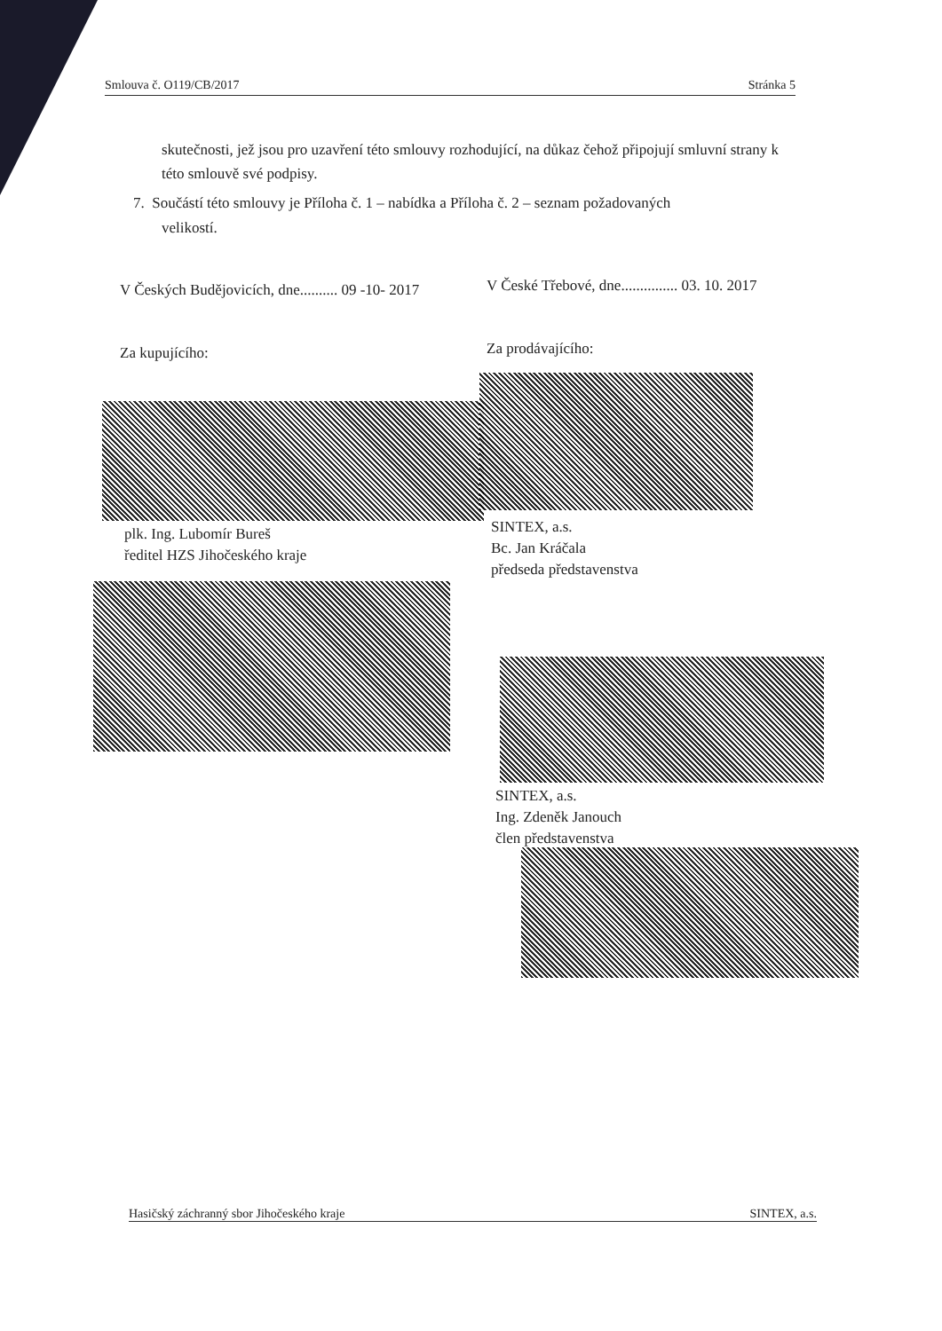Smlouva č. O119/CB/2017 Stránka 5
skutečnosti, jež jsou pro uzavření této smlouvy rozhodující, na důkaz čehož připojují smluvní strany k této smlouvě své podpisy.
7. Součástí této smlouvy je Příloha č. 1 – nabídka a Příloha č. 2 – seznam požadovaných
velikostí.
V Českých Budějovicích, dne.......... 09 -10- 2017
Za kupujícího:
V České Třebové, dne............... 03. 10. 2017
Za prodávajícího:
plk. Ing. Lubomír Bureš
ředitel HZS Jihočeského kraje
SINTEX, a.s.
Bc. Jan Kráčala
předseda představenstva
SINTEX, a.s.
Ing. Zdeněk Janouch
člen představenstva
Hasičský záchranný sbor Jihočeského kraje SINTEX, a.s.